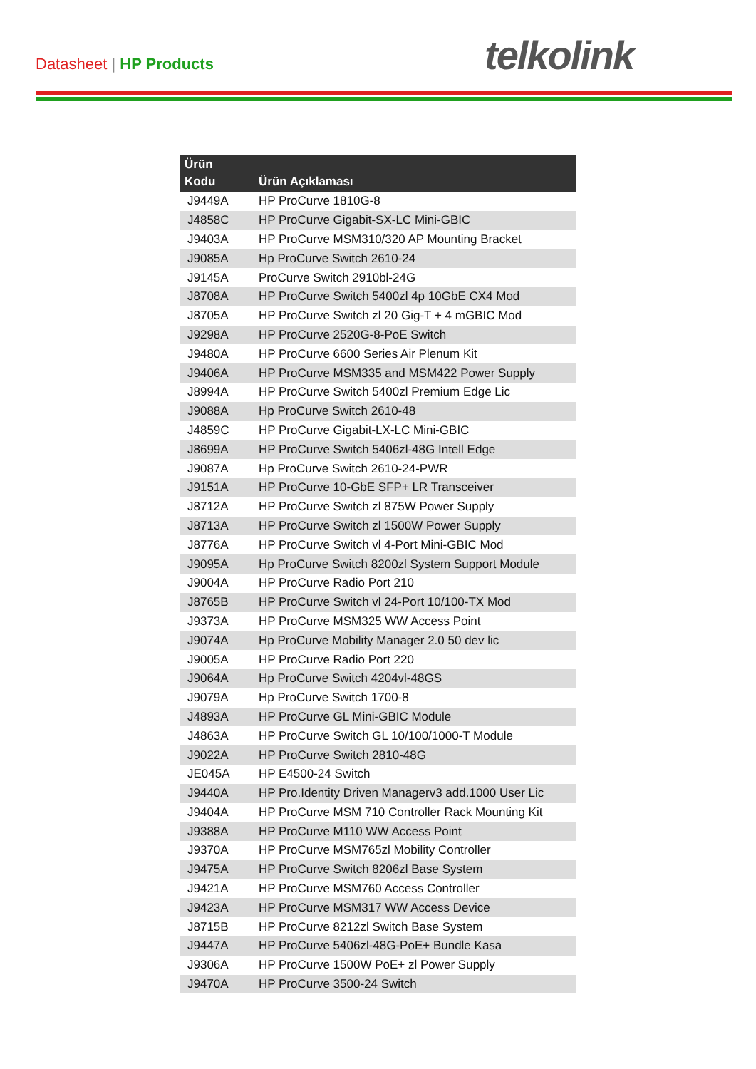Datasheet | HP Products telkolink
| Ürün Kodu | Ürün Açıklaması |
| --- | --- |
| J9449A | HP ProCurve 1810G-8 |
| J4858C | HP ProCurve Gigabit-SX-LC Mini-GBIC |
| J9403A | HP ProCurve MSM310/320 AP Mounting Bracket |
| J9085A | Hp ProCurve Switch 2610-24 |
| J9145A | ProCurve Switch 2910bl-24G |
| J8708A | HP ProCurve Switch 5400zl 4p 10GbE CX4 Mod |
| J8705A | HP ProCurve Switch zl 20 Gig-T + 4 mGBIC Mod |
| J9298A | HP ProCurve 2520G-8-PoE Switch |
| J9480A | HP ProCurve 6600 Series Air Plenum Kit |
| J9406A | HP ProCurve MSM335 and MSM422 Power Supply |
| J8994A | HP ProCurve Switch 5400zl Premium Edge Lic |
| J9088A | Hp ProCurve Switch 2610-48 |
| J4859C | HP ProCurve Gigabit-LX-LC Mini-GBIC |
| J8699A | HP ProCurve Switch 5406zl-48G Intell Edge |
| J9087A | Hp ProCurve Switch 2610-24-PWR |
| J9151A | HP ProCurve 10-GbE SFP+ LR Transceiver |
| J8712A | HP ProCurve Switch zl 875W Power Supply |
| J8713A | HP ProCurve Switch zl 1500W Power Supply |
| J8776A | HP ProCurve Switch vl 4-Port Mini-GBIC Mod |
| J9095A | Hp ProCurve Switch 8200zl System Support Module |
| J9004A | HP ProCurve Radio Port 210 |
| J8765B | HP ProCurve Switch vl 24-Port 10/100-TX Mod |
| J9373A | HP ProCurve MSM325 WW Access Point |
| J9074A | Hp ProCurve Mobility Manager 2.0 50 dev lic |
| J9005A | HP ProCurve Radio Port 220 |
| J9064A | Hp ProCurve Switch 4204vl-48GS |
| J9079A | Hp ProCurve Switch 1700-8 |
| J4893A | HP ProCurve GL Mini-GBIC Module |
| J4863A | HP ProCurve Switch GL 10/100/1000-T Module |
| J9022A | HP ProCurve Switch 2810-48G |
| JE045A | HP E4500-24 Switch |
| J9440A | HP Pro.Identity Driven Managerv3 add.1000 User Lic |
| J9404A | HP ProCurve MSM 710 Controller Rack Mounting Kit |
| J9388A | HP ProCurve M110 WW Access Point |
| J9370A | HP ProCurve MSM765zl Mobility Controller |
| J9475A | HP ProCurve Switch 8206zl Base System |
| J9421A | HP ProCurve MSM760 Access Controller |
| J9423A | HP ProCurve MSM317 WW Access Device |
| J8715B | HP ProCurve 8212zl Switch Base System |
| J9447A | HP ProCurve 5406zl-48G-PoE+ Bundle Kasa |
| J9306A | HP ProCurve 1500W PoE+ zl Power Supply |
| J9470A | HP ProCurve 3500-24 Switch |